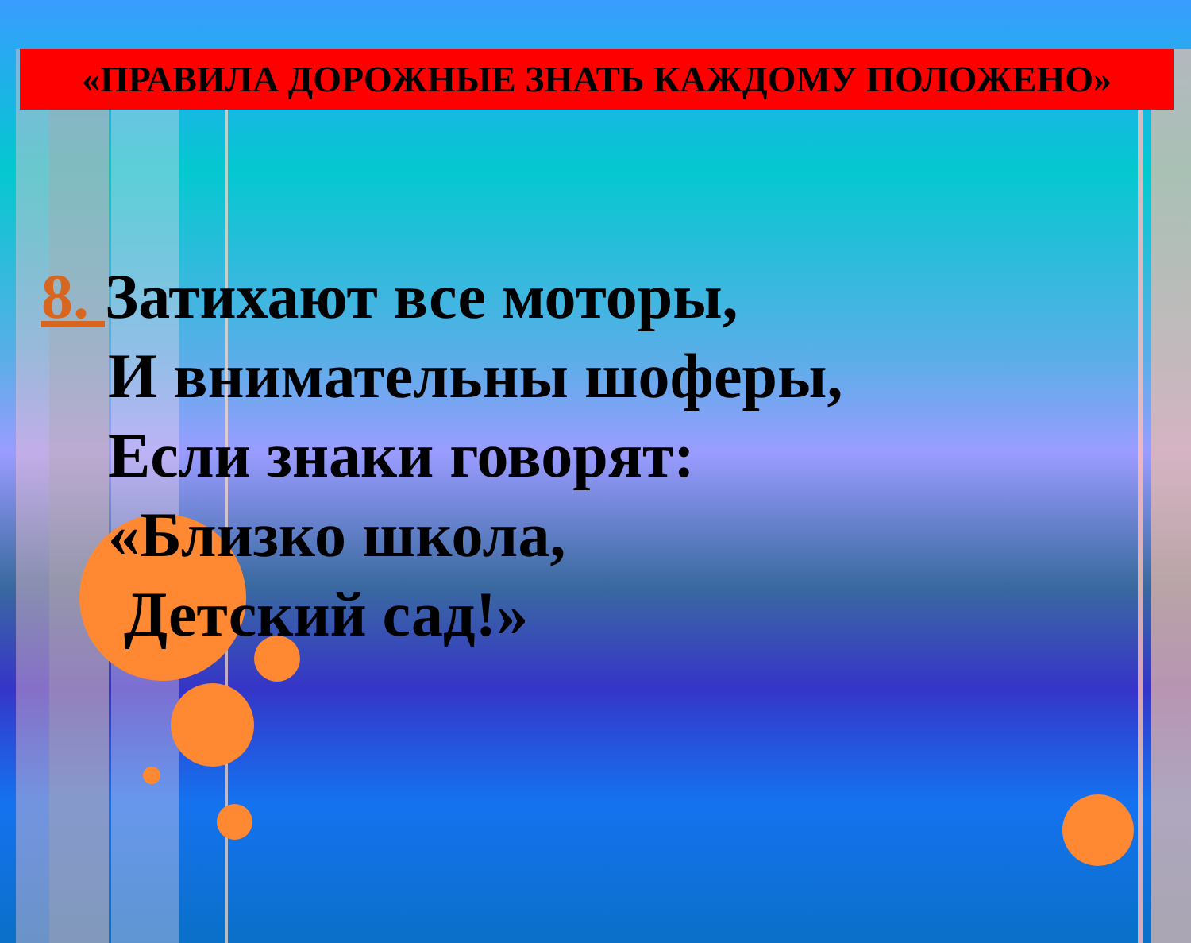«ПРАВИЛА ДОРОЖНЫЕ ЗНАТЬ КАЖДОМУ ПОЛОЖЕНО»
8. Затихают все моторы,
И внимательны шоферы,
Если знаки говорят:
«Близко школа,
Детский сад!»